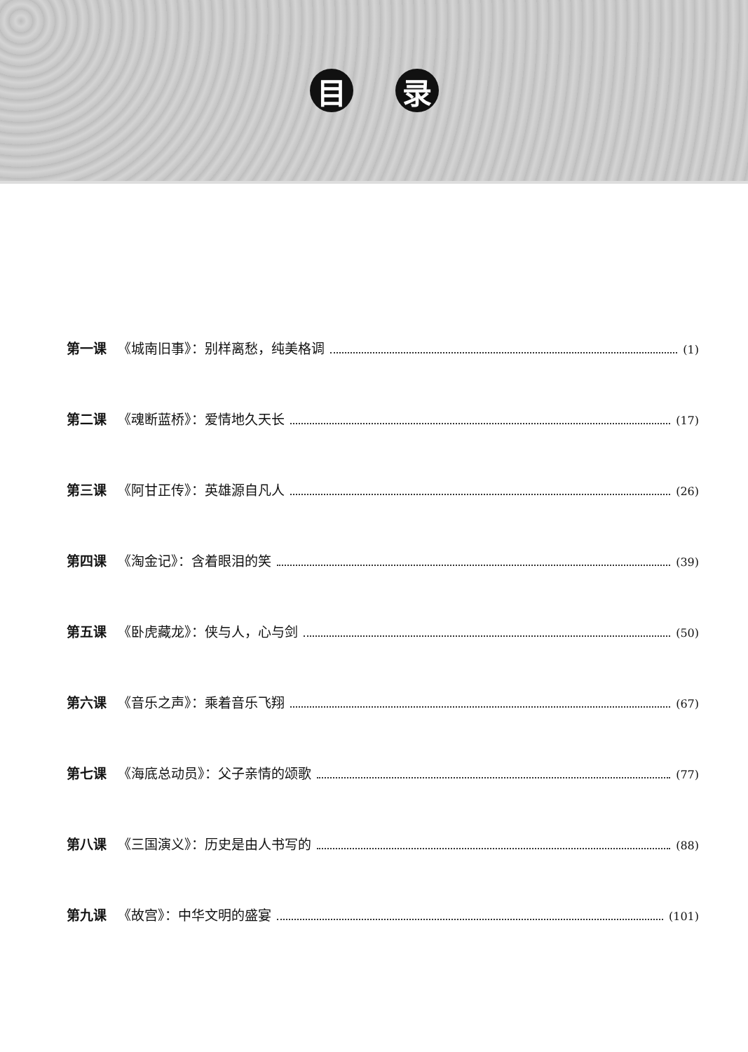目 录
第一课 《城南旧事》：别样离愁，纯美格调 (1)
第二课 《魂断蓝桥》：爱情地久天长 (17)
第三课 《阿甘正传》：英雄源自凡人 (26)
第四课 《淘金记》：含着眼泪的笑 (39)
第五课 《卧虎藏龙》：侠与人，心与剑 (50)
第六课 《音乐之声》：乘着音乐飞翔 (67)
第七课 《海底总动员》：父子亲情的颂歌 (77)
第八课 《三国演义》：历史是由人书写的 (88)
第九课 《故宫》：中华文明的盛宴 (101)